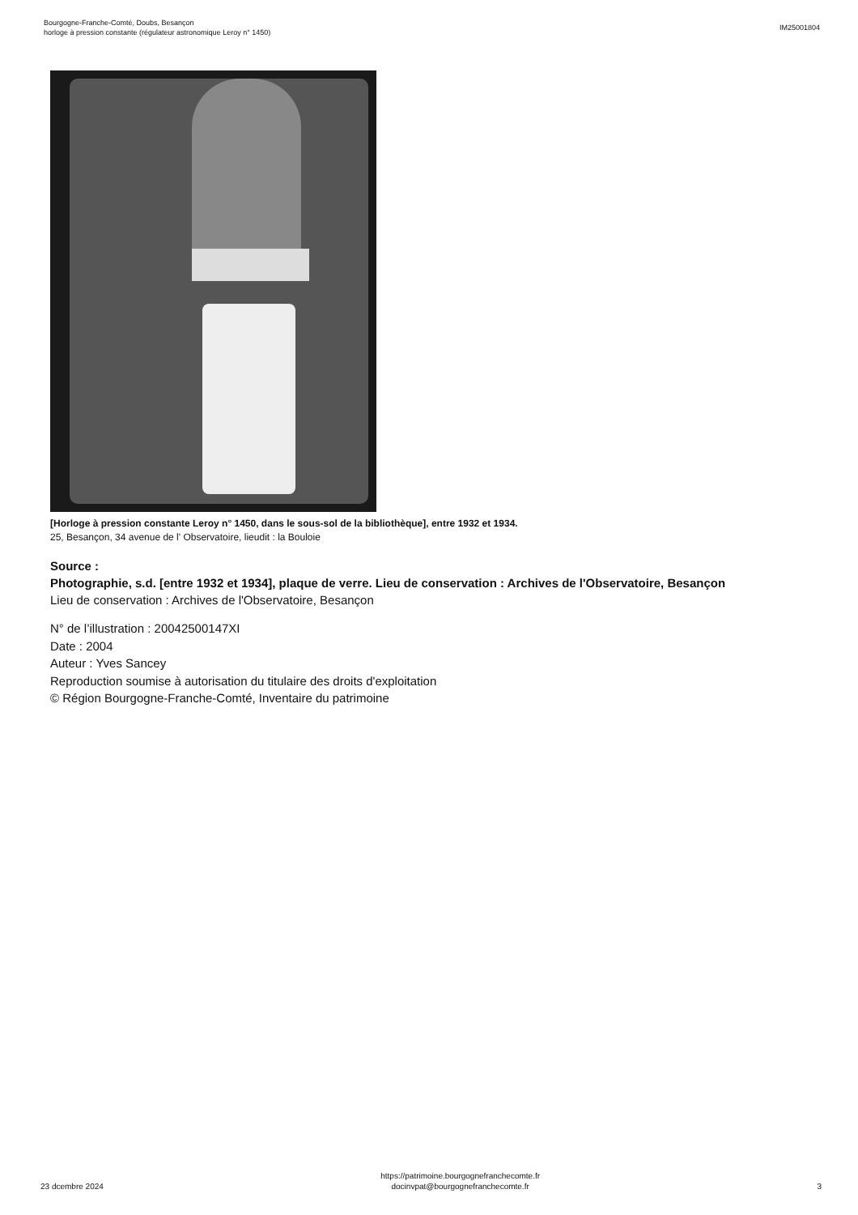Bourgogne-Franche-Comté, Doubs, Besançon
horloge à pression constante (régulateur astronomique Leroy n° 1450)
IM25001804
[Horloge à pression constante Leroy n° 1450, dans le sous-sol de la bibliothèque], entre 1932 et 1934.
25, Besançon, 34 avenue de l' Observatoire, lieudit : la Bouloie
Source :
Photographie, s.d. [entre 1932 et 1934], plaque de verre. Lieu de conservation : Archives de l'Observatoire, Besançon
Lieu de conservation : Archives de l'Observatoire, Besançon
N° de l’illustration : 20042500147XI
Date : 2004
Auteur : Yves Sancey
Reproduction soumise à autorisation du titulaire des droits d'exploitation
© Région Bourgogne-Franche-Comté, Inventaire du patrimoine
23 dcembre 2024
https://patrimoine.bourgognefranchecomte.fr
docinvpat@bourgognefranchecomte.fr
3